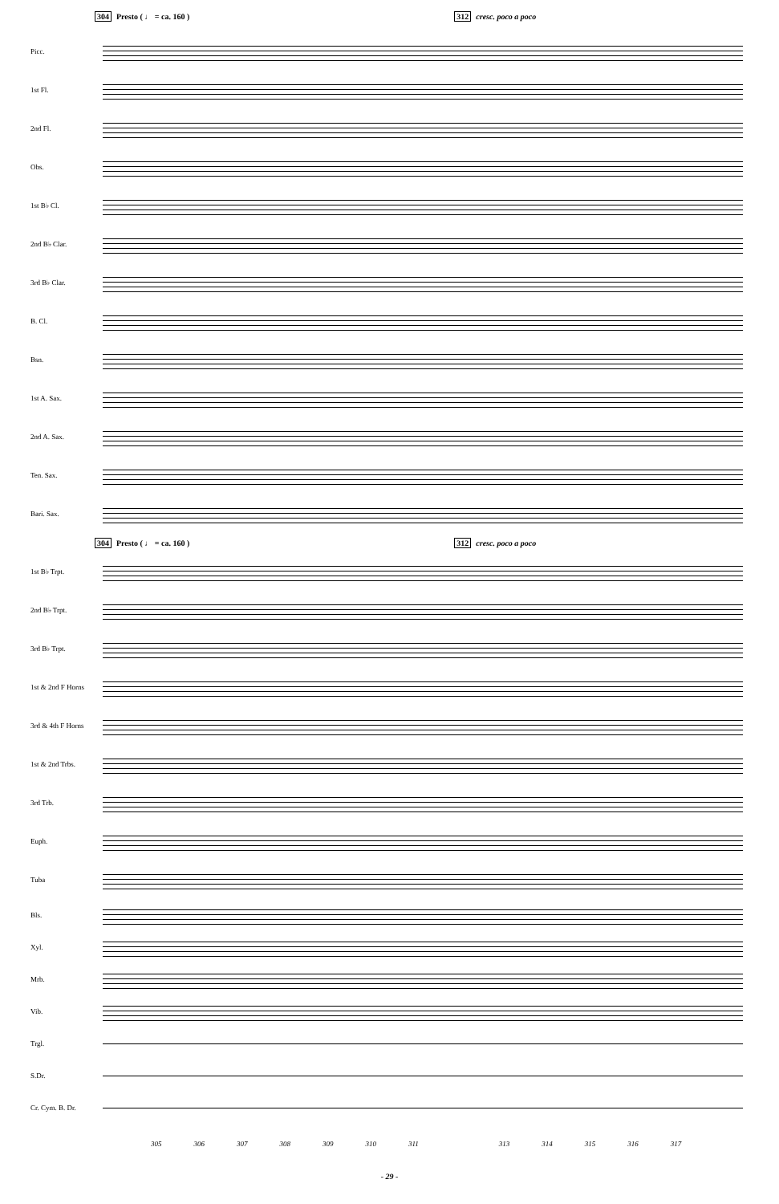304 Presto ( ♩ = ca. 160 ) 312 cresc. poco a poco
Picc.
1st Fl.
2nd Fl.
Obs.
1st B♭ Cl.
2nd B♭ Clar.
3rd B♭ Clar.
B. Cl.
Bsn.
1st A. Sax.
2nd A. Sax.
Ten. Sax.
Bari. Sax.
304 Presto ( ♩ = ca. 160 ) 312 cresc. poco a poco
1st B♭ Trpt.
2nd B♭ Trpt.
3rd B♭ Trpt.
1st & 2nd F Horns
3rd & 4th F Horns
1st & 2nd Trbs.
3rd Trb.
Euph.
Tuba
Bls.
Xyl.
Mrb.
Vib.
Trgl.
S.Dr.
Cr. Cym. B. Dr.
305 306 307 308 309 310 311 313 314 315 316 317
- 29 -